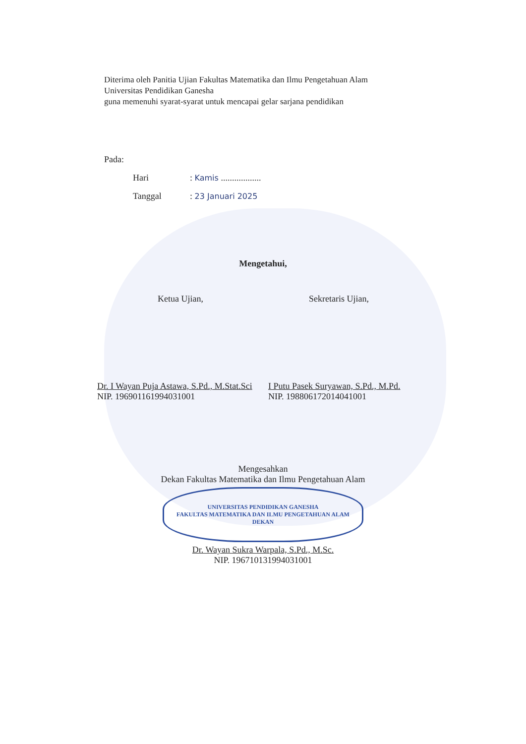Diterima oleh Panitia Ujian Fakultas Matematika dan Ilmu Pengetahuan Alam
Universitas Pendidikan Ganesha
guna memenuhi syarat-syarat untuk mencapai gelar sarjana pendidikan
Pada:
Hari: Kamis ..................
Tanggal: 23 Januari 2025
Mengetahui,
Ketua Ujian, Sekretaris Ujian,
Dr. I Wayan Puja Astawa, S.Pd., M.Stat.Sci
NIP. 196901161994031001
I Putu Pasek Suryawan, S.Pd., M.Pd.
NIP. 198806172014041001
Mengesahkan
Dekan Fakultas Matematika dan Ilmu Pengetahuan Alam
UNIVERSITAS PENDIDIKAN GANESHA
FAKULTAS MATEMATIKA DAN ILMU PENGETAHUAN ALAM
DEKAN
Dr. Wayan Sukra Warpala, S.Pd., M.Sc.
NIP. 196710131994031001